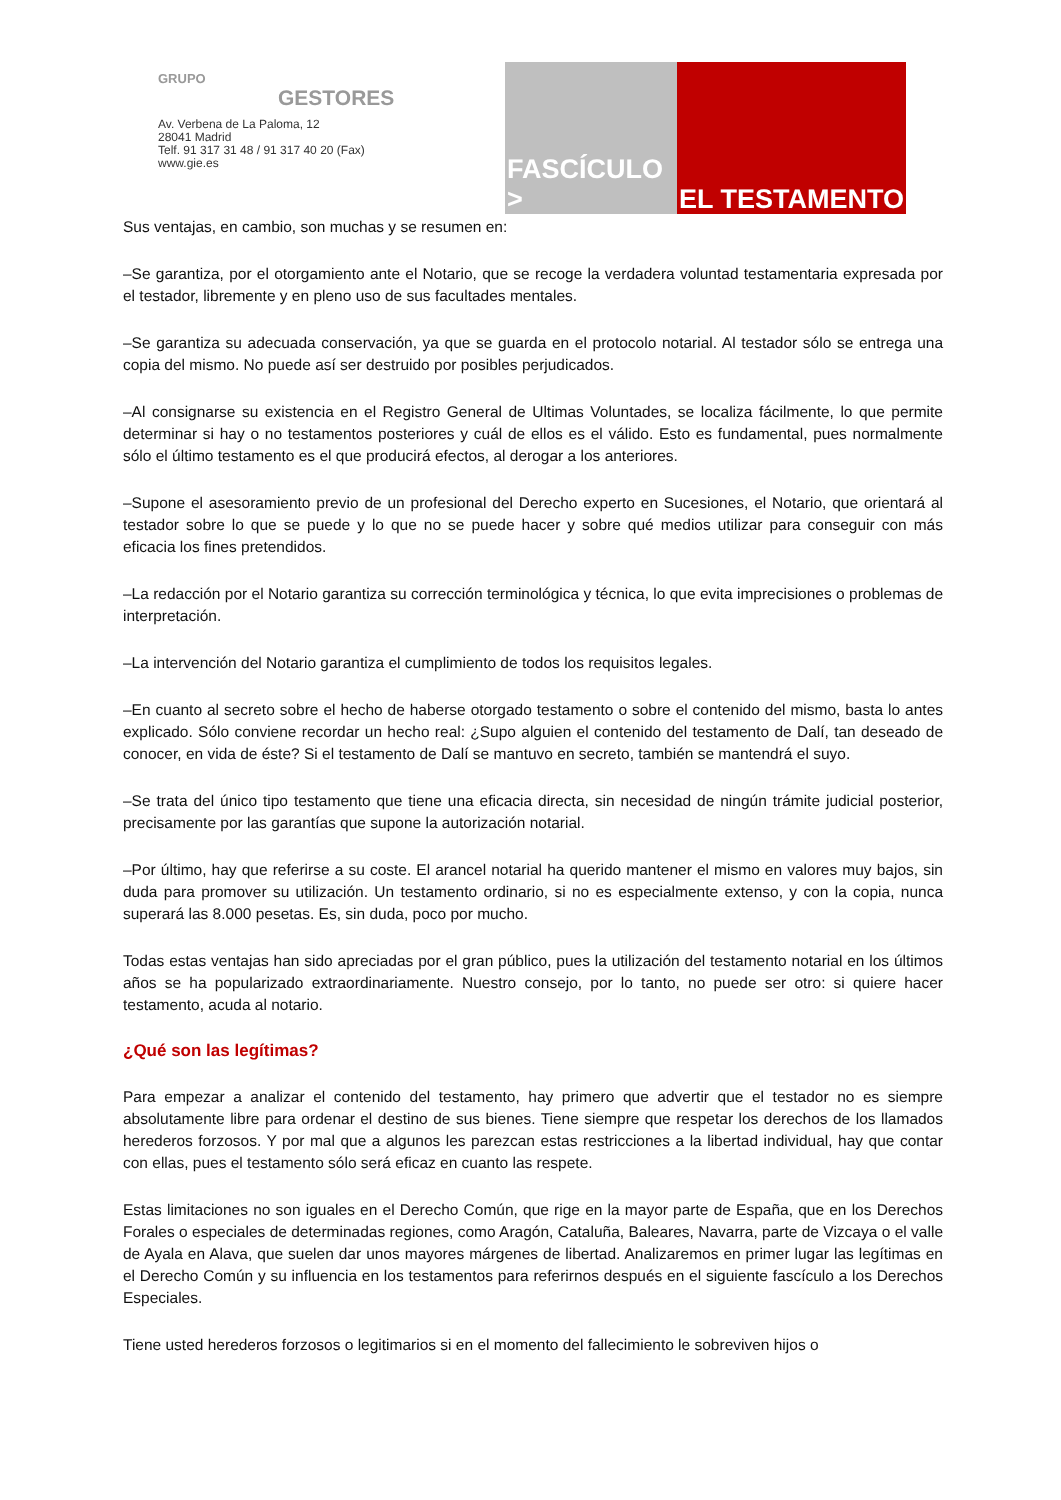GRUPO
GESTORES
Av. Verbena de La Paloma, 12
28041 Madrid
Telf. 91 317 31 48 / 91 317 40 20 (Fax)
www.gie.es
FASCÍCULO >
EL TESTAMENTO
Sus ventajas, en cambio, son muchas y se resumen en:
–Se garantiza, por el otorgamiento ante el Notario, que se recoge la verdadera voluntad testamentaria expresada por el testador, libremente y en pleno uso de sus facultades mentales.
–Se garantiza su adecuada conservación, ya que se guarda en el protocolo notarial. Al testador sólo se entrega una copia del mismo. No puede así ser destruido por posibles perjudicados.
–Al consignarse su existencia en el Registro General de Ultimas Voluntades, se localiza fácilmente, lo que permite determinar si hay o no testamentos posteriores y cuál de ellos es el válido. Esto es fundamental, pues normalmente sólo el último testamento es el que producirá efectos, al derogar a los anteriores.
–Supone el asesoramiento previo de un profesional del Derecho experto en Sucesiones, el Notario, que orientará al testador sobre lo que se puede y lo que no se puede hacer y sobre qué medios utilizar para conseguir con más eficacia los fines pretendidos.
–La redacción por el Notario garantiza su corrección terminológica y técnica, lo que evita imprecisiones o problemas de interpretación.
–La intervención del Notario garantiza el cumplimiento de todos los requisitos legales.
–En cuanto al secreto sobre el hecho de haberse otorgado testamento o sobre el contenido del mismo, basta lo antes explicado. Sólo conviene recordar un hecho real: ¿Supo alguien el contenido del testamento de Dalí, tan deseado de conocer, en vida de éste? Si el testamento de Dalí se mantuvo en secreto, también se mantendrá el suyo.
–Se trata del único tipo testamento que tiene una eficacia directa, sin necesidad de ningún trámite judicial posterior, precisamente por las garantías que supone la autorización notarial.
–Por último, hay que referirse a su coste. El arancel notarial ha querido mantener el mismo en valores muy bajos, sin duda para promover su utilización. Un testamento ordinario, si no es especialmente extenso, y con la copia, nunca superará las 8.000 pesetas. Es, sin duda, poco por mucho.
Todas estas ventajas han sido apreciadas por el gran público, pues la utilización del testamento notarial en los últimos años se ha popularizado extraordinariamente. Nuestro consejo, por lo tanto, no puede ser otro: si quiere hacer testamento, acuda al notario.
¿Qué son las legítimas?
Para empezar a analizar el contenido del testamento, hay primero que advertir que el testador no es siempre absolutamente libre para ordenar el destino de sus bienes. Tiene siempre que respetar los derechos de los llamados herederos forzosos. Y por mal que a algunos les parezcan estas restricciones a la libertad individual, hay que contar con ellas, pues el testamento sólo será eficaz en cuanto las respete.
Estas limitaciones no son iguales en el Derecho Común, que rige en la mayor parte de España, que en los Derechos Forales o especiales de determinadas regiones, como Aragón, Cataluña, Baleares, Navarra, parte de Vizcaya o el valle de Ayala en Alava, que suelen dar unos mayores márgenes de libertad. Analizaremos en primer lugar las legítimas en el Derecho Común y su influencia en los testamentos para referirnos después en el siguiente fascículo a los Derechos Especiales.
Tiene usted herederos forzosos o legitimarios si en el momento del fallecimiento le sobreviven hijos o